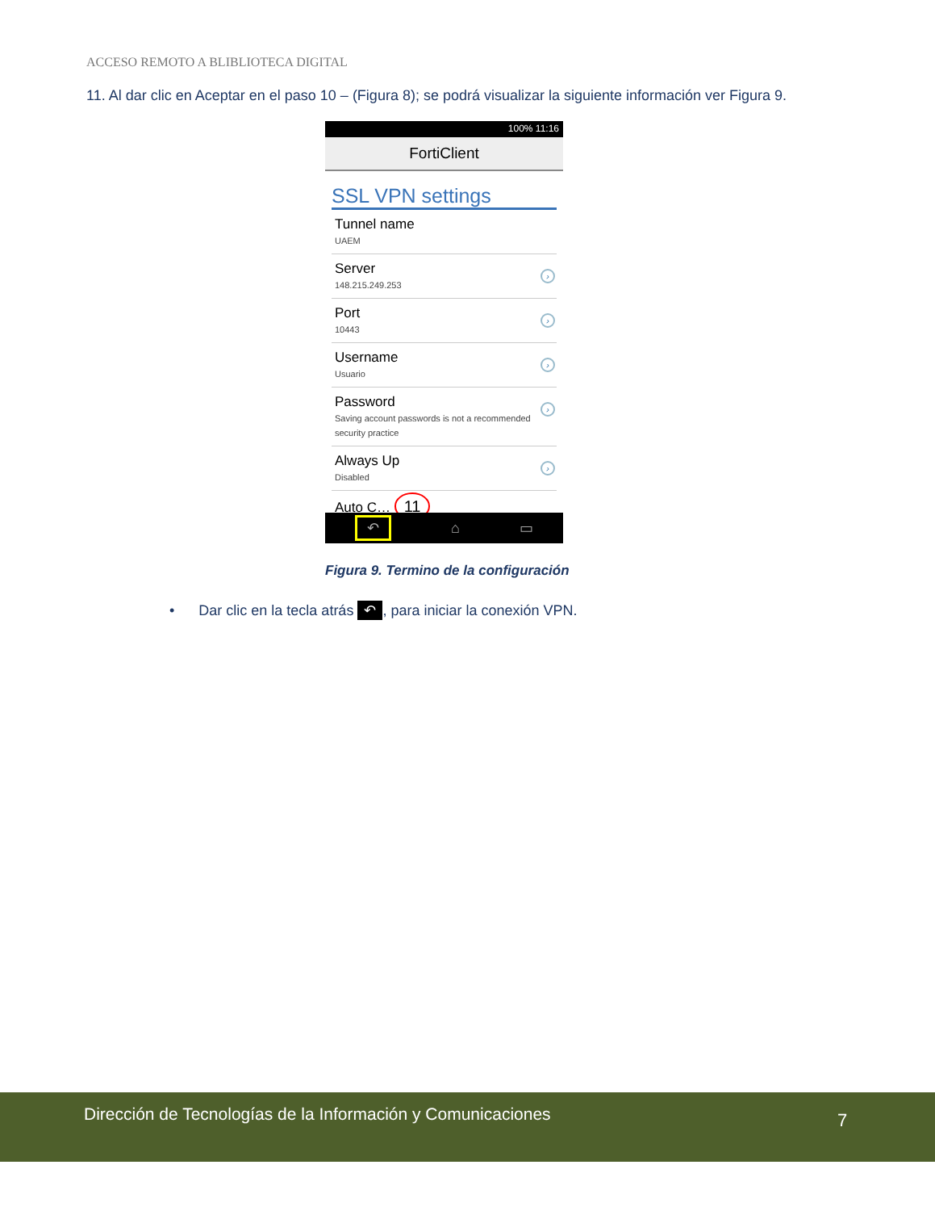ACCESO REMOTO A BLIBLIOTECA DIGITAL
11. Al dar clic en Aceptar en el paso 10 – (Figura 8); se podrá visualizar la siguiente información ver Figura 9.
100% 11:16
FortiClient
SSL VPN settings
Tunnel name
UAEM
Server
148.215.249.253
›
Port
10443
›
Username
Usuario
›
Password
Saving account passwords is not a recommended security practice
›
Always Up
Disabled
›
Auto C… 11
↶ ⌂ ▭
Figura 9. Termino de la configuración
• Dar clic en la tecla atrás ↶, para iniciar la conexión VPN.
Dirección de Tecnologías de la Información y Comunicaciones
7